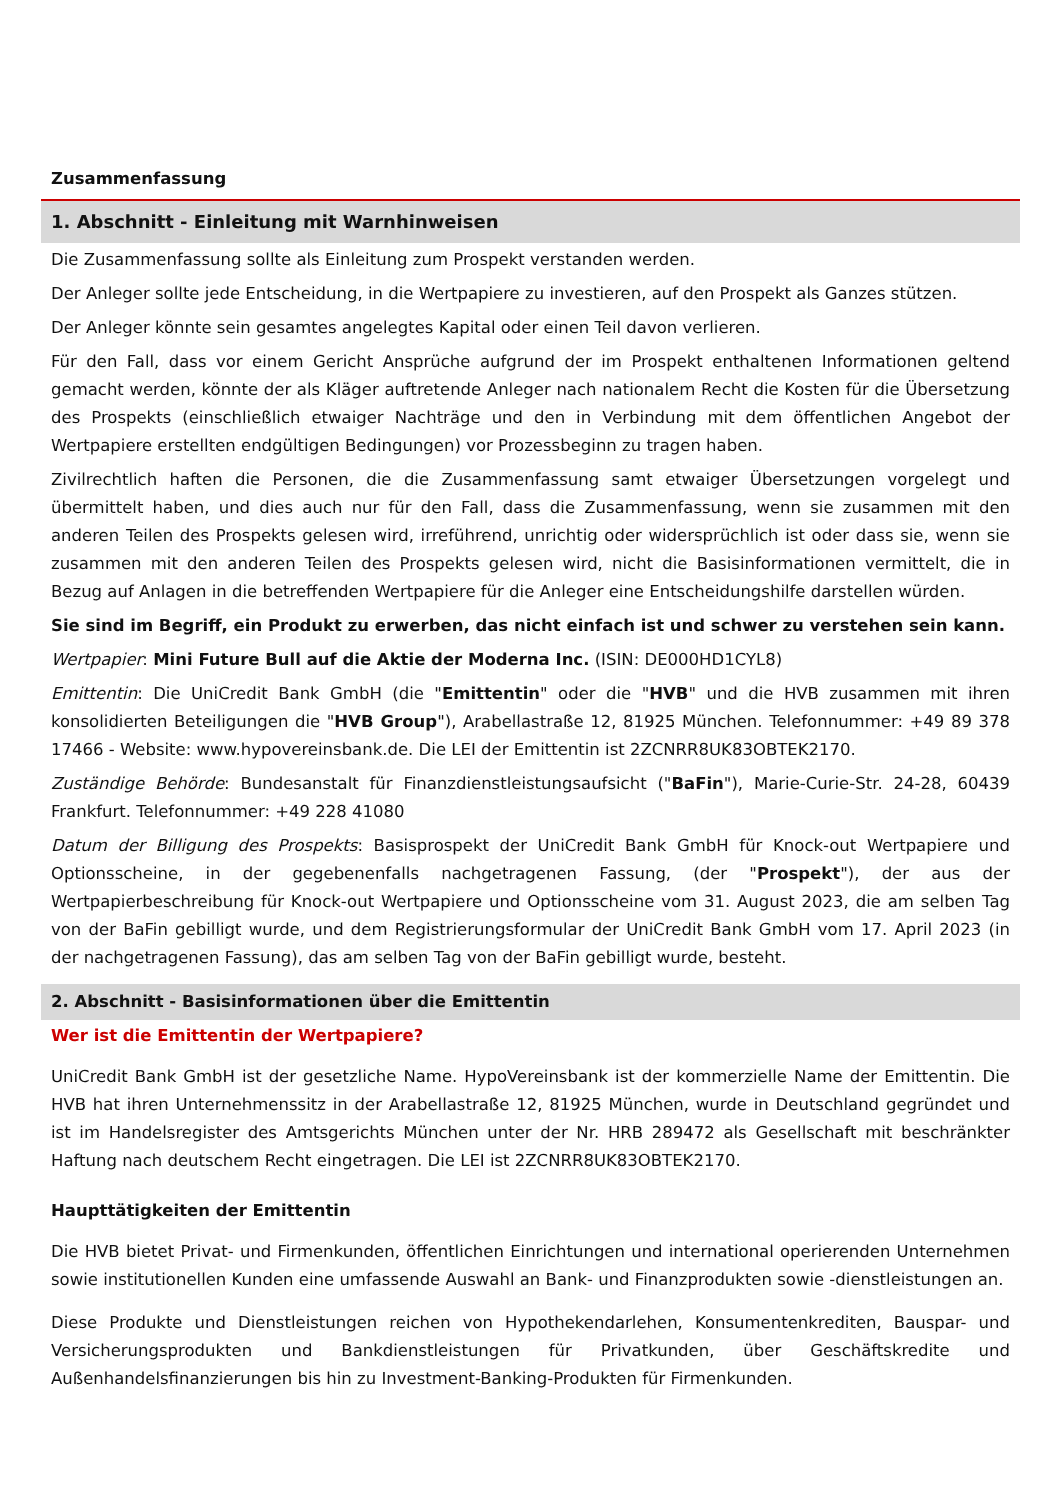Zusammenfassung
1. Abschnitt - Einleitung mit Warnhinweisen
Die Zusammenfassung sollte als Einleitung zum Prospekt verstanden werden.
Der Anleger sollte jede Entscheidung, in die Wertpapiere zu investieren, auf den Prospekt als Ganzes stützen.
Der Anleger könnte sein gesamtes angelegtes Kapital oder einen Teil davon verlieren.
Für den Fall, dass vor einem Gericht Ansprüche aufgrund der im Prospekt enthaltenen Informationen geltend gemacht werden, könnte der als Kläger auftretende Anleger nach nationalem Recht die Kosten für die Übersetzung des Prospekts (einschließlich etwaiger Nachträge und den in Verbindung mit dem öffentlichen Angebot der Wertpapiere erstellten endgültigen Bedingungen) vor Prozessbeginn zu tragen haben.
Zivilrechtlich haften die Personen, die die Zusammenfassung samt etwaiger Übersetzungen vorgelegt und übermittelt haben, und dies auch nur für den Fall, dass die Zusammenfassung, wenn sie zusammen mit den anderen Teilen des Prospekts gelesen wird, irreführend, unrichtig oder widersprüchlich ist oder dass sie, wenn sie zusammen mit den anderen Teilen des Prospekts gelesen wird, nicht die Basisinformationen vermittelt, die in Bezug auf Anlagen in die betreffenden Wertpapiere für die Anleger eine Entscheidungshilfe darstellen würden.
Sie sind im Begriff, ein Produkt zu erwerben, das nicht einfach ist und schwer zu verstehen sein kann.
Wertpapier: Mini Future Bull auf die Aktie der Moderna Inc. (ISIN: DE000HD1CYL8)
Emittentin: Die UniCredit Bank GmbH (die "Emittentin" oder die "HVB" und die HVB zusammen mit ihren konsolidierten Beteiligungen die "HVB Group"), Arabellastraße 12, 81925 München. Telefonnummer: +49 89 378 17466 - Website: www.hypovereinsbank.de. Die LEI der Emittentin ist 2ZCNRR8UK83OBTEK2170.
Zuständige Behörde: Bundesanstalt für Finanzdienstleistungsaufsicht ("BaFin"), Marie-Curie-Str. 24-28, 60439 Frankfurt. Telefonnummer: +49 228 41080
Datum der Billigung des Prospekts: Basisprospekt der UniCredit Bank GmbH für Knock-out Wertpapiere und Optionsscheine, in der gegebenenfalls nachgetragenen Fassung, (der "Prospekt"), der aus der Wertpapierbeschreibung für Knock-out Wertpapiere und Optionsscheine vom 31. August 2023, die am selben Tag von der BaFin gebilligt wurde, und dem Registrierungsformular der UniCredit Bank GmbH vom 17. April 2023 (in der nachgetragenen Fassung), das am selben Tag von der BaFin gebilligt wurde, besteht.
2. Abschnitt - Basisinformationen über die Emittentin
Wer ist die Emittentin der Wertpapiere?
UniCredit Bank GmbH ist der gesetzliche Name. HypoVereinsbank ist der kommerzielle Name der Emittentin. Die HVB hat ihren Unternehmenssitz in der Arabellastraße 12, 81925 München, wurde in Deutschland gegründet und ist im Handelsregister des Amtsgerichts München unter der Nr. HRB 289472 als Gesellschaft mit beschränkter Haftung nach deutschem Recht eingetragen. Die LEI ist 2ZCNRR8UK83OBTEK2170.
Haupttätigkeiten der Emittentin
Die HVB bietet Privat- und Firmenkunden, öffentlichen Einrichtungen und international operierenden Unternehmen sowie institutionellen Kunden eine umfassende Auswahl an Bank- und Finanzprodukten sowie -dienstleistungen an.
Diese Produkte und Dienstleistungen reichen von Hypothekendarlehen, Konsumentenkrediten, Bauspar- und Versicherungsprodukten und Bankdienstleistungen für Privatkunden, über Geschäftskredite und Außenhandelsfinanzierungen bis hin zu Investment-Banking-Produkten für Firmenkunden.